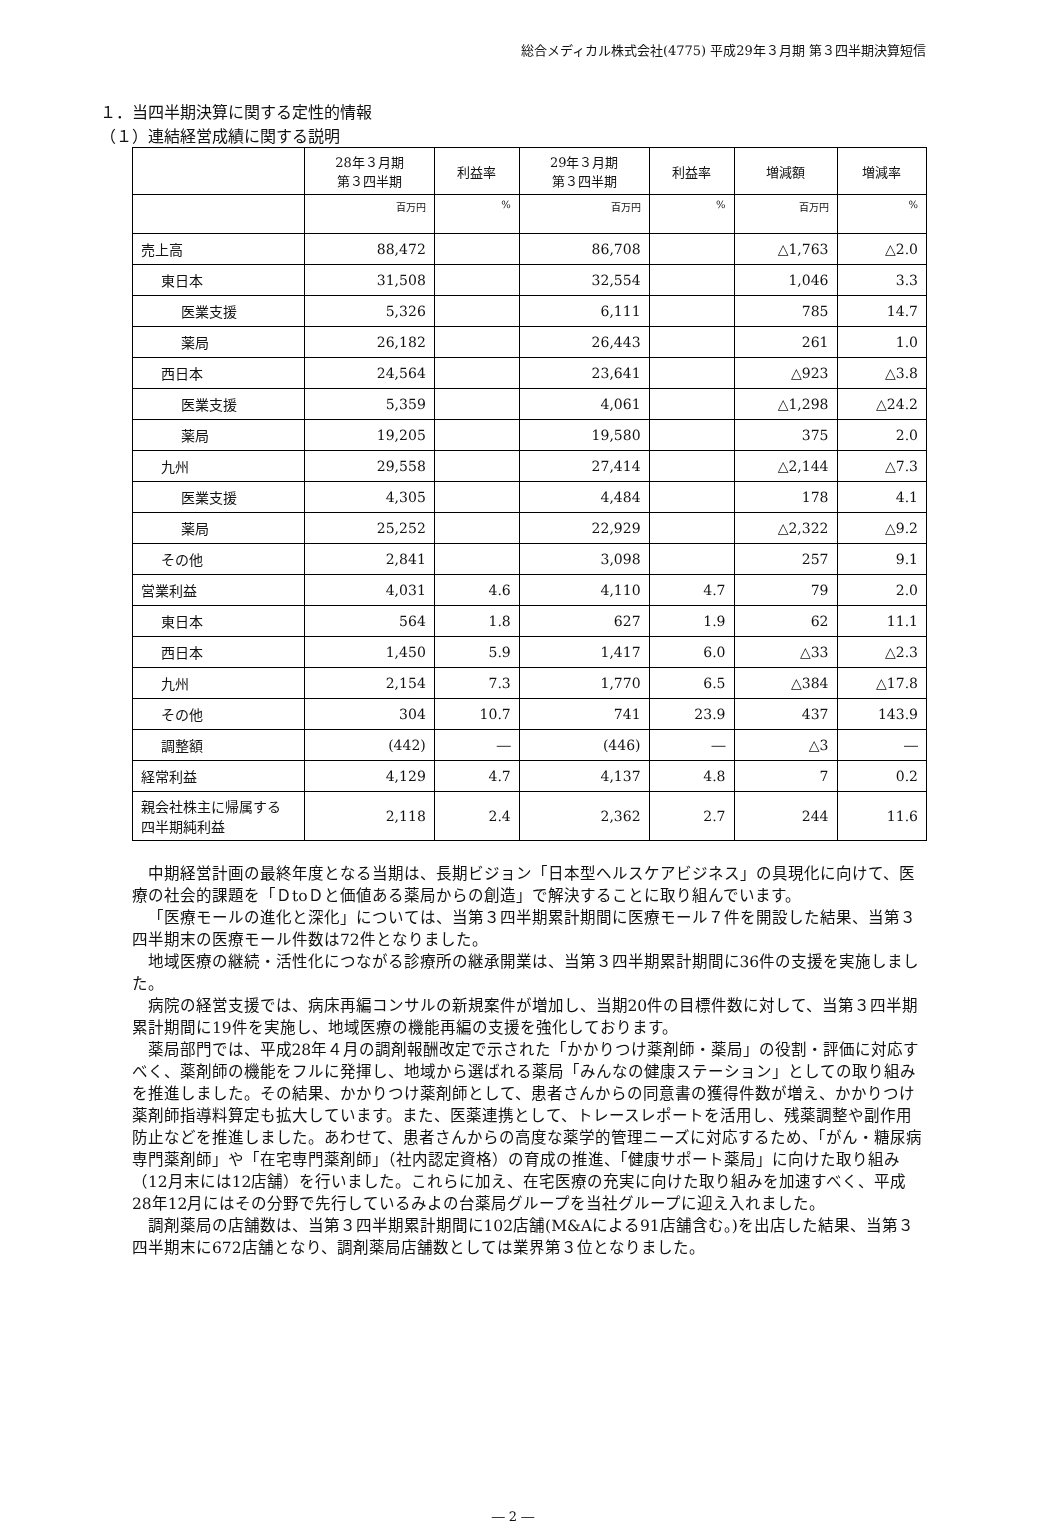総合メディカル株式会社(4775) 平成29年３月期 第３四半期決算短信
１．当四半期決算に関する定性的情報
（１）連結経営成績に関する説明
| | 28年３月期 第３四半期 | 利益率 | 29年３月期 第３四半期 | 利益率 | 増減額 | 増減率 |
| --- | --- | --- | --- | --- | --- | --- |
| | 百万円 | % | 百万円 | % | 百万円 | % |
| 売上高 | 88,472 | | 86,708 | | △1,763 | △2.0 |
| 東日本 | 31,508 | | 32,554 | | 1,046 | 3.3 |
| 医業支援 | 5,326 | | 6,111 | | 785 | 14.7 |
| 薬局 | 26,182 | | 26,443 | | 261 | 1.0 |
| 西日本 | 24,564 | | 23,641 | | △923 | △3.8 |
| 医業支援 | 5,359 | | 4,061 | | △1,298 | △24.2 |
| 薬局 | 19,205 | | 19,580 | | 375 | 2.0 |
| 九州 | 29,558 | | 27,414 | | △2,144 | △7.3 |
| 医業支援 | 4,305 | | 4,484 | | 178 | 4.1 |
| 薬局 | 25,252 | | 22,929 | | △2,322 | △9.2 |
| その他 | 2,841 | | 3,098 | | 257 | 9.1 |
| 営業利益 | 4,031 | 4.6 | 4,110 | 4.7 | 79 | 2.0 |
| 東日本 | 564 | 1.8 | 627 | 1.9 | 62 | 11.1 |
| 西日本 | 1,450 | 5.9 | 1,417 | 6.0 | △33 | △2.3 |
| 九州 | 2,154 | 7.3 | 1,770 | 6.5 | △384 | △17.8 |
| その他 | 304 | 10.7 | 741 | 23.9 | 437 | 143.9 |
| 調整額 | (442) | ― | (446) | ― | △3 | ― |
| 経常利益 | 4,129 | 4.7 | 4,137 | 4.8 | 7 | 0.2 |
| 親会社株主に帰属する 四半期純利益 | 2,118 | 2.4 | 2,362 | 2.7 | 244 | 11.6 |
中期経営計画の最終年度となる当期は、長期ビジョン「日本型ヘルスケアビジネス」の具現化に向けて、医療の社会的課題を「ＤtoＤと価値ある薬局からの創造」で解決することに取り組んでいます。
「医療モールの進化と深化」については、当第３四半期累計期間に医療モール７件を開設した結果、当第３四半期末の医療モール件数は72件となりました。
地域医療の継続・活性化につながる診療所の継承開業は、当第３四半期累計期間に36件の支援を実施しました。
病院の経営支援では、病床再編コンサルの新規案件が増加し、当期20件の目標件数に対して、当第３四半期累計期間に19件を実施し、地域医療の機能再編の支援を強化しております。
薬局部門では、平成28年４月の調剤報酬改定で示された「かかりつけ薬剤師・薬局」の役割・評価に対応すべく、薬剤師の機能をフルに発揮し、地域から選ばれる薬局「みんなの健康ステーション」としての取り組みを推進しました。その結果、かかりつけ薬剤師として、患者さんからの同意書の獲得件数が増え、かかりつけ薬剤師指導料算定も拡大しています。また、医薬連携として、トレースレポートを活用し、残薬調整や副作用防止などを推進しました。あわせて、患者さんからの高度な薬学的管理ニーズに対応するため、「がん・糖尿病専門薬剤師」や「在宅専門薬剤師」（社内認定資格）の育成の推進、「健康サポート薬局」に向けた取り組み（12月末には12店舗）を行いました。これらに加え、在宅医療の充実に向けた取り組みを加速すべく、平成28年12月にはその分野で先行しているみよの台薬局グループを当社グループに迎え入れました。
調剤薬局の店舗数は、当第３四半期累計期間に102店舗(M&Aによる91店舗含む。)を出店した結果、当第３四半期末に672店舗となり、調剤薬局店舗数としては業界第３位となりました。
― 2 ―